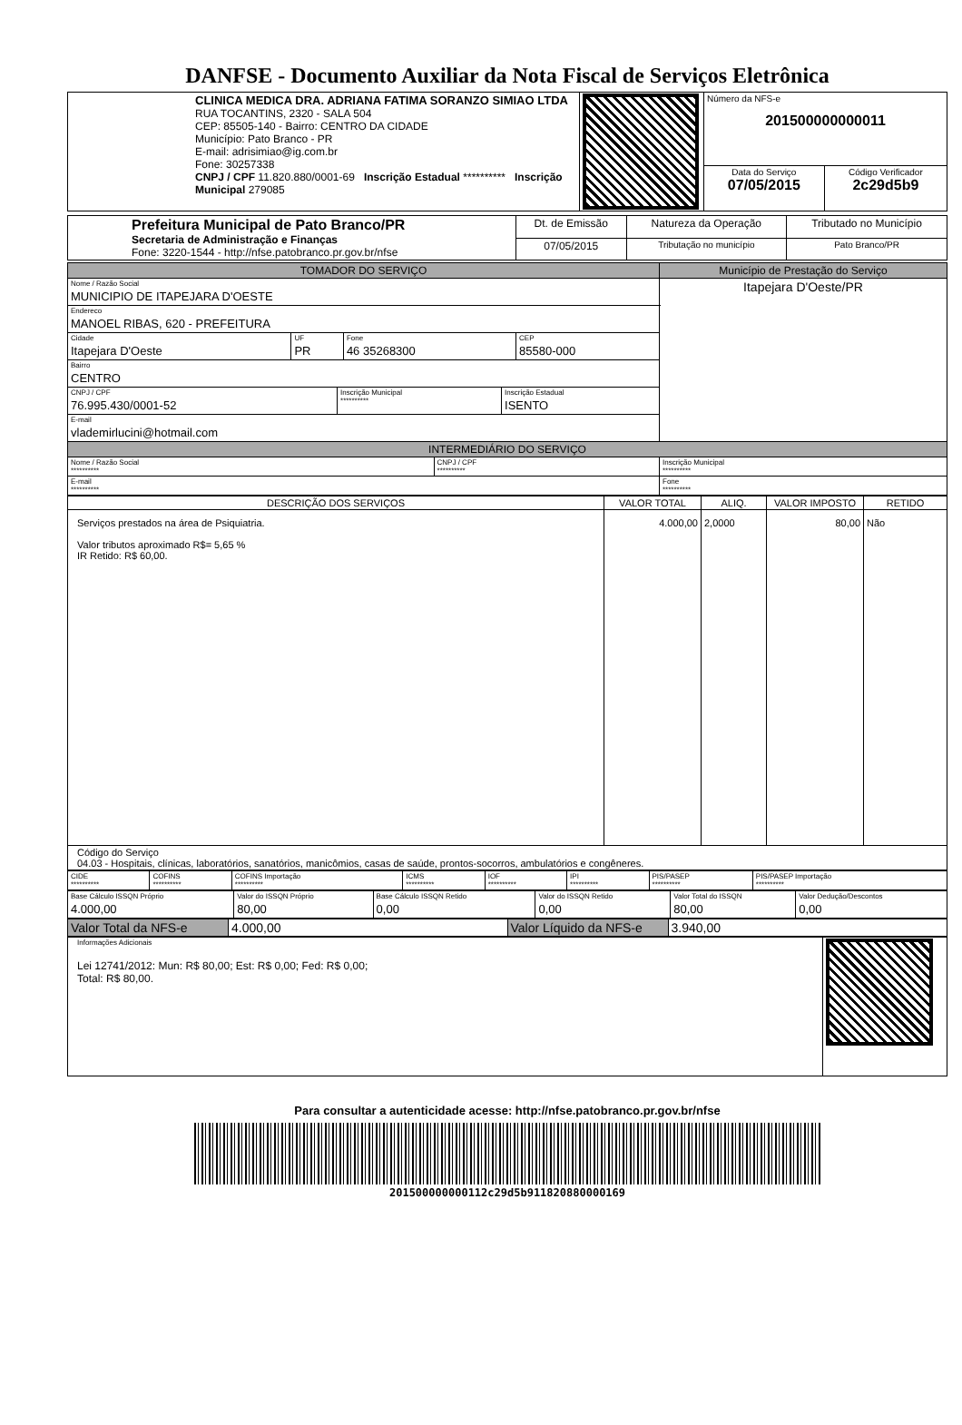DANFSE - Documento Auxiliar da Nota Fiscal de Serviços Eletrônica
| CLINICA MEDICA DRA. ADRIANA FATIMA SORANZO SIMIAO LTDA RUA TOCANTINS, 2320 - SALA 504 CEP: 85505-140 - Bairro: CENTRO DA CIDADE Município: Pato Branco - PR E-mail: adrisimiao@ig.com.br Fone: 30257338 CNPJ / CPF 11.820.880/0001-69 Inscrição Estadual ********** Inscrição Municipal 279085 | | Número da NFS-e 201500000000011 | |
| | | Data do Serviço 07/05/2015 | Código Verificador 2c29d5b9 |
| Prefeitura Municipal de Pato Branco/PR Secretaria de Administração e Finanças Fone: 3220-1544 - http://nfse.patobranco.pr.gov.br/nfse | Dt. de Emissão | Natureza da Operação | Tributado no Município |
| | 07/05/2015 | Tributação no município | Pato Branco/PR |
| TOMADOR DO SERVIÇO | | Município de Prestação do Serviço |
| --- | --- | --- |
| Nome / Razão Social MUNICIPIO DE ITAPEJARA D'OESTE | | Itapejara D'Oeste/PR |
| Endereco MANOEL RIBAS, 620 - PREFEITURA | | |
| / Cidade Itapejara D'Oeste / UF PR / Fone 46 35268300 / CEP 85580-000 / | | |
| Bairro CENTRO | | |
| / CNPJ / CPF 76.995.430/0001-52 / Inscrição Municipal ********** / Inscrição Estadual ISENTO / | | |
| E-mail vlademirlucini@hotmail.com | | |
| INTERMEDIÁRIO DO SERVIÇO | | |
| Nome / Razão Social ********** | CNPJ / CPF ********** | Inscrição Municipal ********** |
| E-mail ********** | | Fone ********** |
| DESCRIÇÃO DOS SERVIÇOS | VALOR TOTAL | ALIQ. | VALOR IMPOSTO | RETIDO |
| --- | --- | --- | --- | --- |
| Serviços prestados na área de Psiquiatria. Valor tributos aproximado R$= 5,65 % IR Retido: R$ 60,00. | 4.000,00 | 2,0000 | 80,00 | Não |
| Código do Serviço 04.03 - Hospitais, clínicas, laboratórios, sanatórios, manicômios, casas de saúde, prontos-socorros, ambulatórios e congêneres. | | | | |
| CIDE ********** | COFINS ********** | COFINS Importação ********** | ICMS ********** | IOF ********** | IPI ********** | PIS/PASEP ********** | PIS/PASEP Importação ********** |
| Base Cálculo ISSQN Próprio 4.000,00 | Valor do ISSQN Próprio 80,00 | Base Cálculo ISSQN Retido 0,00 | Valor do ISSQN Retido 0,00 | Valor Total do ISSQN 80,00 | Valor Dedução/Descontos 0,00 |
| Valor Total da NFS-e | 4.000,00 | Valor Líquido da NFS-e | 3.940,00 |
| Informações Adicionais Lei 12741/2012: Mun: R$ 80,00; Est: R$ 0,00; Fed: R$ 0,00; Total: R$ 80,00. | |
Para consultar a autenticidade acesse: http://nfse.patobranco.pr.gov.br/nfse
201500000000112c29d5b911820880000169